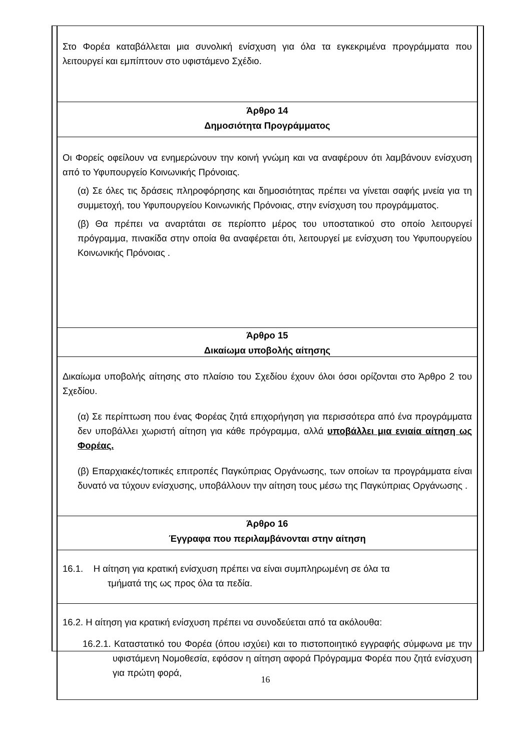Στο Φορέα καταβάλλεται μια συνολική ενίσχυση για όλα τα εγκεκριμένα προγράμματα που λειτουργεί και εμπίπτουν στο υφιστάμενο Σχέδιο.
Άρθρο 14
Δημοσιότητα Προγράμματος
Οι Φορείς οφείλουν να ενημερώνουν την κοινή γνώμη και να αναφέρουν ότι λαμβάνουν ενίσχυση από το Υφυπουργείο Κοινωνικής Πρόνοιας.
(α) Σε όλες τις δράσεις πληροφόρησης και δημοσιότητας πρέπει να γίνεται σαφής μνεία για τη συμμετοχή, του Υφυπουργείου Κοινωνικής Πρόνοιας, στην ενίσχυση του προγράμματος.
(β) Θα πρέπει να αναρτάται σε περίοπτο μέρος του υποστατικού στο οποίο λειτουργεί πρόγραμμα, πινακίδα στην οποία θα αναφέρεται ότι, λειτουργεί με ενίσχυση του Υφυπουργείου Κοινωνικής Πρόνοιας .
Άρθρο 15
Δικαίωμα υποβολής αίτησης
Δικαίωμα υποβολής αίτησης στο πλαίσιο του Σχεδίου έχουν όλοι όσοι ορίζονται στο Άρθρο 2 του Σχεδίου.
(α) Σε περίπτωση που ένας Φορέας ζητά επιχορήγηση για περισσότερα από ένα προγράμματα δεν υποβάλλει χωριστή αίτηση για κάθε πρόγραμμα, αλλά υποβάλλει μια ενιαία αίτηση ως Φορέας.
(β) Επαρχιακές/τοπικές επιτροπές Παγκύπριας Οργάνωσης, των οποίων τα προγράμματα είναι δυνατό να τύχουν ενίσχυσης, υποβάλλουν την αίτηση τους μέσω της Παγκύπριας Οργάνωσης .
Άρθρο 16
Έγγραφα που περιλαμβάνονται στην αίτηση
16.1. Η αίτηση για κρατική ενίσχυση πρέπει να είναι συμπληρωμένη σε όλα τα
τμήματά της ως προς όλα τα πεδία.
16.2. Η αίτηση για κρατική ενίσχυση πρέπει να συνοδεύεται από τα ακόλουθα:
16.2.1. Καταστατικό του Φορέα (όπου ισχύει) και το πιστοποιητικό εγγραφής σύμφωνα με την υφιστάμενη Νομοθεσία, εφόσον η αίτηση αφορά Πρόγραμμα Φορέα που ζητά ενίσχυση για πρώτη φορά,
16